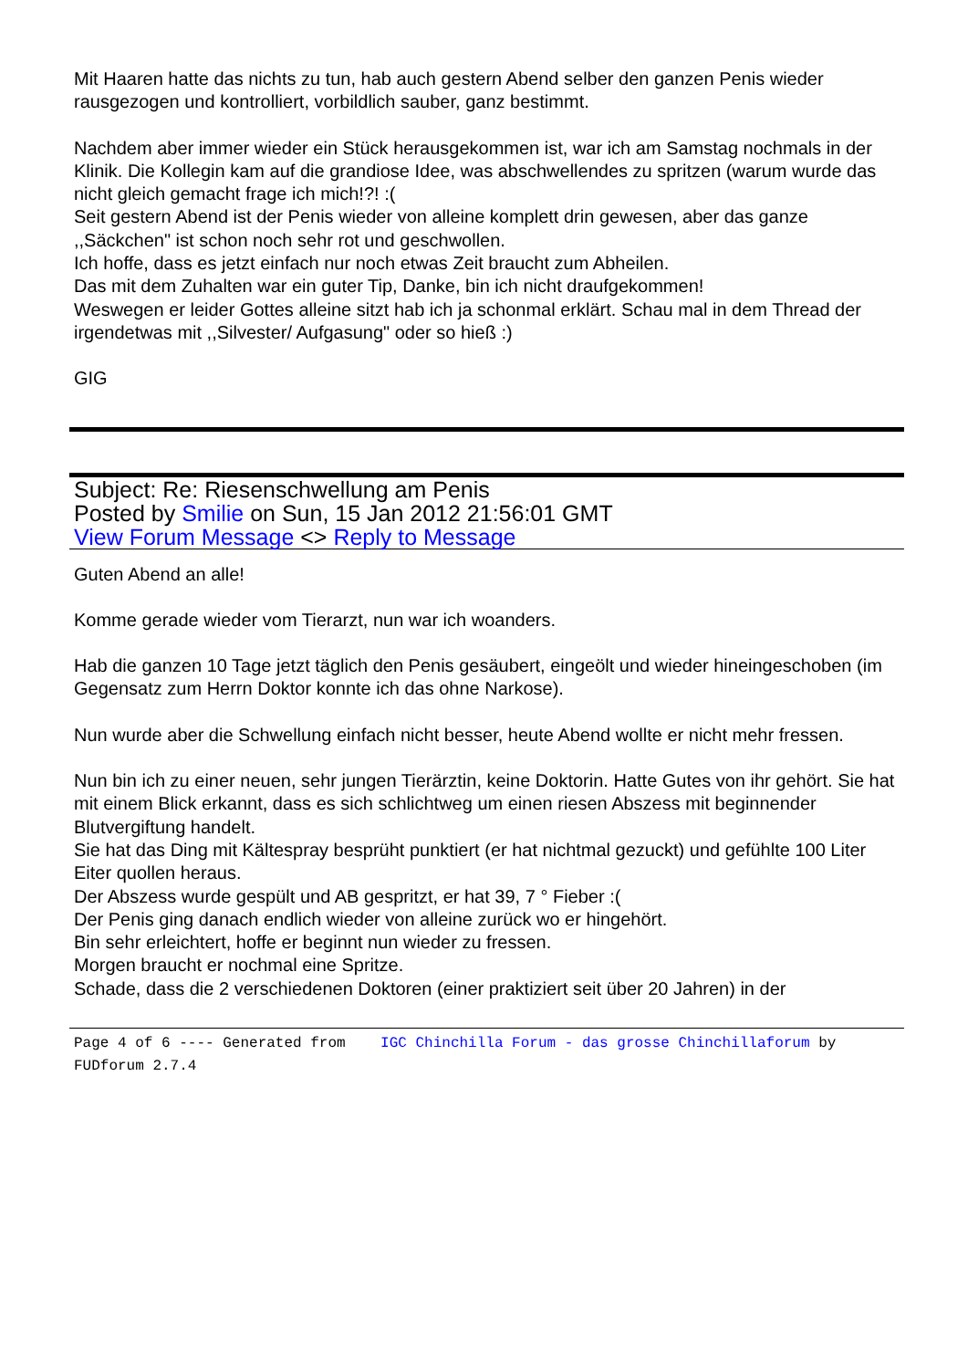Mit Haaren hatte das nichts zu tun, hab auch gestern Abend selber den ganzen Penis wieder rausgezogen und kontrolliert, vorbildlich sauber, ganz bestimmt.
Nachdem aber immer wieder ein Stück herausgekommen ist, war ich am Samstag nochmals in der Klinik. Die Kollegin kam auf die grandiose Idee, was abschwellendes zu spritzen (warum wurde das nicht gleich gemacht frage ich mich!?! :(
Seit gestern Abend ist der Penis wieder von alleine komplett drin gewesen, aber das ganze ,,Säckchen" ist schon noch sehr rot und geschwollen.
Ich hoffe, dass es jetzt einfach nur noch etwas Zeit braucht zum Abheilen.
Das mit dem Zuhalten war ein guter Tip, Danke, bin ich nicht draufgekommen!
Weswegen er leider Gottes alleine sitzt hab ich ja schonmal erklärt. Schau mal in dem Thread der irgendetwas mit ,,Silvester/ Aufgasung" oder so hieß :)
GIG
Subject: Re: Riesenschwellung am Penis
Posted by Smilie on Sun, 15 Jan 2012 21:56:01 GMT
View Forum Message <> Reply to Message
Guten Abend an alle!
Komme gerade wieder vom Tierarzt, nun war ich woanders.
Hab die ganzen 10 Tage jetzt täglich den Penis gesäubert, eingeölt und wieder hineingeschoben (im Gegensatz zum Herrn Doktor konnte ich das ohne Narkose).
Nun wurde aber die Schwellung einfach nicht besser, heute Abend wollte er nicht mehr fressen.
Nun bin ich zu einer neuen, sehr jungen Tierärztin, keine Doktorin. Hatte Gutes von ihr gehört. Sie hat mit einem Blick erkannt, dass es sich schlichtweg um einen riesen Abszess mit beginnender Blutvergiftung handelt.
Sie hat das Ding mit Kältespray besprüht punktiert (er hat nichtmal gezuckt) und gefühlte 100 Liter Eiter quollen heraus.
Der Abszess wurde gespült und AB gespritzt, er hat 39, 7 ° Fieber :(
Der Penis ging danach endlich wieder von alleine zurück wo er hingehört.
Bin sehr erleichtert, hoffe er beginnt nun wieder zu fressen.
Morgen braucht er nochmal eine Spritze.
Schade, dass die 2 verschiedenen Doktoren (einer praktiziert seit über 20 Jahren) in der
Page 4 of 6 ---- Generated from IGC Chinchilla Forum - das grosse Chinchillaforum by FUDforum 2.7.4